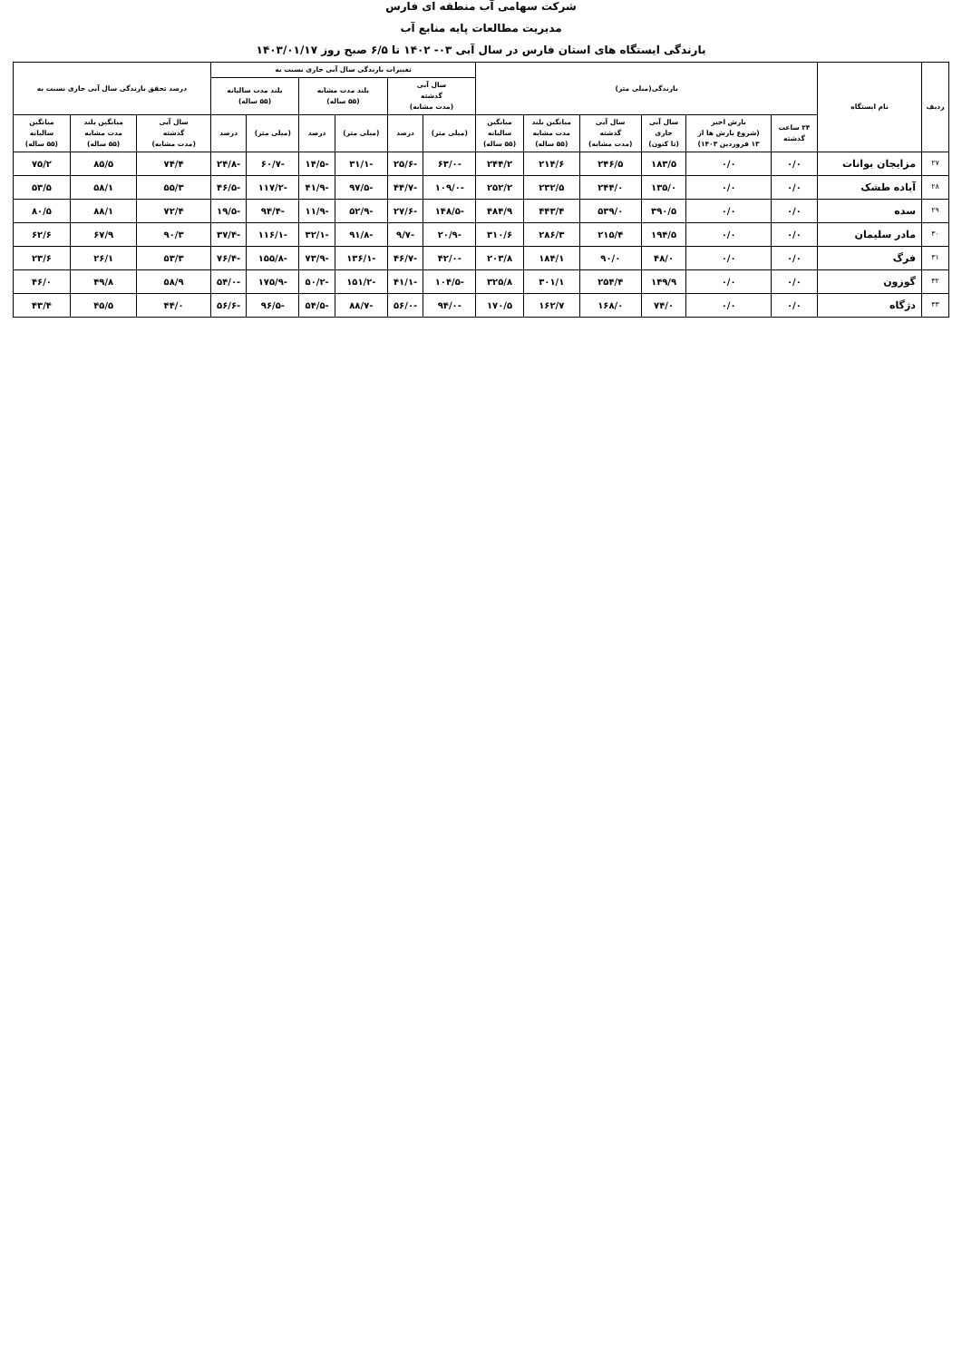شرکت سهامی آب منطقه ای فارس
مدیریت مطالعات پایه منابع آب
بارندگی ایستگاه های استان فارس در سال آبی ۰۳- ۱۴۰۲ تا ۶/۵ صبح روز ۱۴۰۳/۰۱/۱۷
| ردیف | نام ایستگاه | بارندگی(میلی متر) | | | | | | تغییرات بارندگی سال آبی جاری نسبت به | | | | | | درصد تحقق بارندگی سال آبی جاری نسبت به | | |
| --- | --- | --- | --- | --- | --- | --- | --- | --- | --- | --- | --- | --- | --- | --- | --- | --- |
| | | | | | | | | سال آبی گذشته (مدت مشابه) | | بلند مدت مشابه (۵۵ ساله) | | بلند مدت سالیانه (۵۵ ساله) | | | | |
| | | ۲۴ ساعت گذشته | بارش اخیر (شروع بارش ها از ۱۳ فروردین ۱۴۰۳) | سال آبی جاری (تا کنون) | سال آبی گذشته (مدت مشابه) | میانگین بلند مدت مشابه (۵۵ ساله) | میانگین سالیانه (۵۵ ساله) | (میلی متر) | درصد | (میلی متر) | درصد | (میلی متر) | درصد | سال آبی گذشته (مدت مشابه) | میانگین بلند مدت مشابه (۵۵ ساله) | میانگین سالیانه (۵۵ ساله) |
| ۲۷ | مزایجان بوانات | ۰/۰ | ۰/۰ | ۱۸۳/۵ | ۲۴۶/۵ | ۲۱۴/۶ | ۲۴۴/۲ | -۶۳/۰ | -۲۵/۶ | -۳۱/۱ | -۱۴/۵ | -۶۰/۷ | -۲۴/۸ | ۷۴/۴ | ۸۵/۵ | ۷۵/۲ |
| ۲۸ | آباده طشک | ۰/۰ | ۰/۰ | ۱۳۵/۰ | ۲۴۴/۰ | ۲۳۲/۵ | ۲۵۲/۲ | -۱۰۹/۰ | -۴۴/۷ | -۹۷/۵ | -۴۱/۹ | -۱۱۷/۲ | -۴۶/۵ | ۵۵/۳ | ۵۸/۱ | ۵۳/۵ |
| ۲۹ | سده | ۰/۰ | ۰/۰ | ۳۹۰/۵ | ۵۳۹/۰ | ۴۴۳/۴ | ۴۸۴/۹ | -۱۴۸/۵ | -۲۷/۶ | -۵۲/۹ | -۱۱/۹ | -۹۴/۴ | -۱۹/۵ | ۷۲/۴ | ۸۸/۱ | ۸۰/۵ |
| ۳۰ | مادر سلیمان | ۰/۰ | ۰/۰ | ۱۹۴/۵ | ۲۱۵/۴ | ۲۸۶/۳ | ۳۱۰/۶ | -۲۰/۹ | -۹/۷ | -۹۱/۸ | -۳۲/۱ | -۱۱۶/۱ | -۳۷/۴ | ۹۰/۳ | ۶۷/۹ | ۶۲/۶ |
| ۳۱ | فرگ | ۰/۰ | ۰/۰ | ۴۸/۰ | ۹۰/۰ | ۱۸۴/۱ | ۲۰۳/۸ | -۴۲/۰ | -۴۶/۷ | -۱۳۶/۱ | -۷۳/۹ | -۱۵۵/۸ | -۷۶/۴ | ۵۳/۳ | ۲۶/۱ | ۲۳/۶ |
| ۳۲ | گوزون | ۰/۰ | ۰/۰ | ۱۴۹/۹ | ۲۵۴/۴ | ۳۰۱/۱ | ۳۲۵/۸ | -۱۰۴/۵ | -۴۱/۱ | -۱۵۱/۲ | -۵۰/۲ | -۱۷۵/۹ | -۵۴/۰ | ۵۸/۹ | ۴۹/۸ | ۴۶/۰ |
| ۳۳ | دژگاه | ۰/۰ | ۰/۰ | ۷۴/۰ | ۱۶۸/۰ | ۱۶۲/۷ | ۱۷۰/۵ | -۹۴/۰ | -۵۶/۰ | -۸۸/۷ | -۵۴/۵ | -۹۶/۵ | -۵۶/۶ | ۴۴/۰ | ۴۵/۵ | ۴۳/۴ |